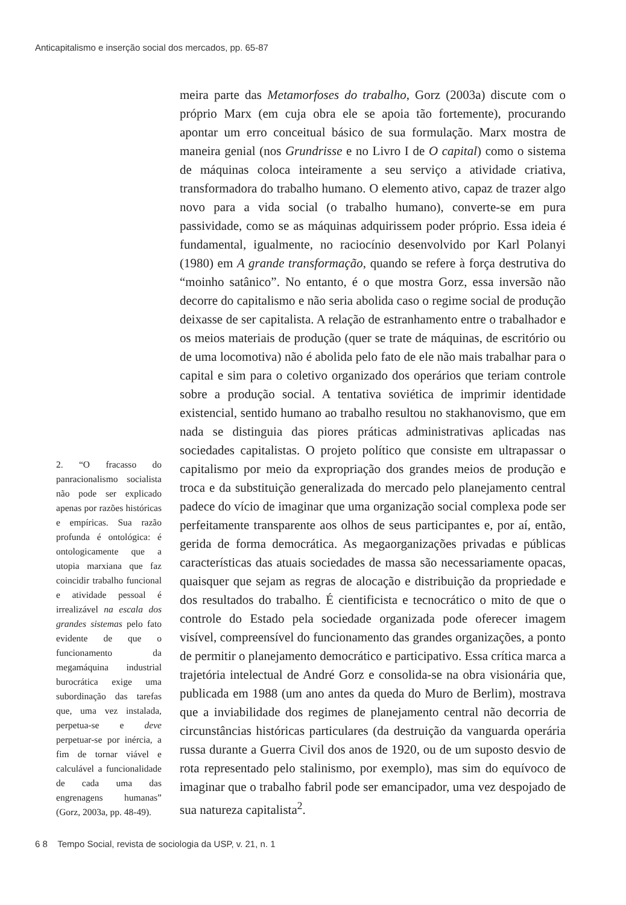Anticapitalismo e inserção social dos mercados, pp. 65-87
meira parte das Metamorfoses do trabalho, Gorz (2003a) discute com o próprio Marx (em cuja obra ele se apoia tão fortemente), procurando apontar um erro conceitual básico de sua formulação. Marx mostra de maneira genial (nos Grundrisse e no Livro I de O capital) como o sistema de máquinas coloca inteiramente a seu serviço a atividade criativa, transformadora do trabalho humano. O elemento ativo, capaz de trazer algo novo para a vida social (o trabalho humano), converte-se em pura passividade, como se as máquinas adquirissem poder próprio. Essa ideia é fundamental, igualmente, no raciocínio desenvolvido por Karl Polanyi (1980) em A grande transformação, quando se refere à força destrutiva do “moinho satânico”. No entanto, é o que mostra Gorz, essa inversão não decorre do capitalismo e não seria abolida caso o regime social de produção deixasse de ser capitalista. A relação de estranhamento entre o trabalhador e os meios materiais de produção (quer se trate de máquinas, de escritório ou de uma locomotiva) não é abolida pelo fato de ele não mais trabalhar para o capital e sim para o coletivo organizado dos operários que teriam controle sobre a produção social. A tentativa soviética de imprimir identidade existencial, sentido humano ao trabalho resultou no stakhanovismo, que em nada se distinguia das piores práticas administrativas aplicadas nas sociedades capitalistas. O projeto político que consiste em ultrapassar o capitalismo por meio da expropriação dos grandes meios de produção e troca e da substituição generalizada do mercado pelo planejamento central padece do vício de imaginar que uma organização social complexa pode ser perfeitamente transparente aos olhos de seus participantes e, por aí, então, gerida de forma democrática. As megaorganizações privadas e públicas características das atuais sociedades de massa são necessariamente opacas, quaisquer que sejam as regras de alocação e distribuição da propriedade e dos resultados do trabalho. É cientificista e tecnocrático o mito de que o controle do Estado pela sociedade organizada pode oferecer imagem visível, compreensível do funcionamento das grandes organizações, a ponto de permitir o planejamento democrático e participativo. Essa crítica marca a trajetória intelectual de André Gorz e consolida-se na obra visionária que, publicada em 1988 (um ano antes da queda do Muro de Berlim), mostrava que a inviabilidade dos regimes de planejamento central não decorria de circunstâncias históricas particulares (da destruição da vanguarda operária russa durante a Guerra Civil dos anos de 1920, ou de um suposto desvio de rota representado pelo stalinismo, por exemplo), mas sim do equívoco de imaginar que o trabalho fabril pode ser emancipador, uma vez despojado de sua natureza capitalista<sup>2</sup>.
2. “O fracasso do panracionalismo socialista não pode ser explicado apenas por razões históricas e empíricas. Sua razão profunda é ontológica: é ontologicamente que a utopia marxiana que faz coincidir trabalho funcional e atividade pessoal é irrealizável na escala dos grandes sistemas pelo fato evidente de que o funcionamento da megamáquina industrial burocrática exige uma subordinação das tarefas que, uma vez instalada, perpetua-se e deve perpetuar-se por inércia, a fim de tornar viável e calculável a funcionalidade de cada uma das engrenagens humanas” (Gorz, 2003a, pp. 48-49).
6 8 Tempo Social, revista de sociologia da USP, v. 21, n. 1